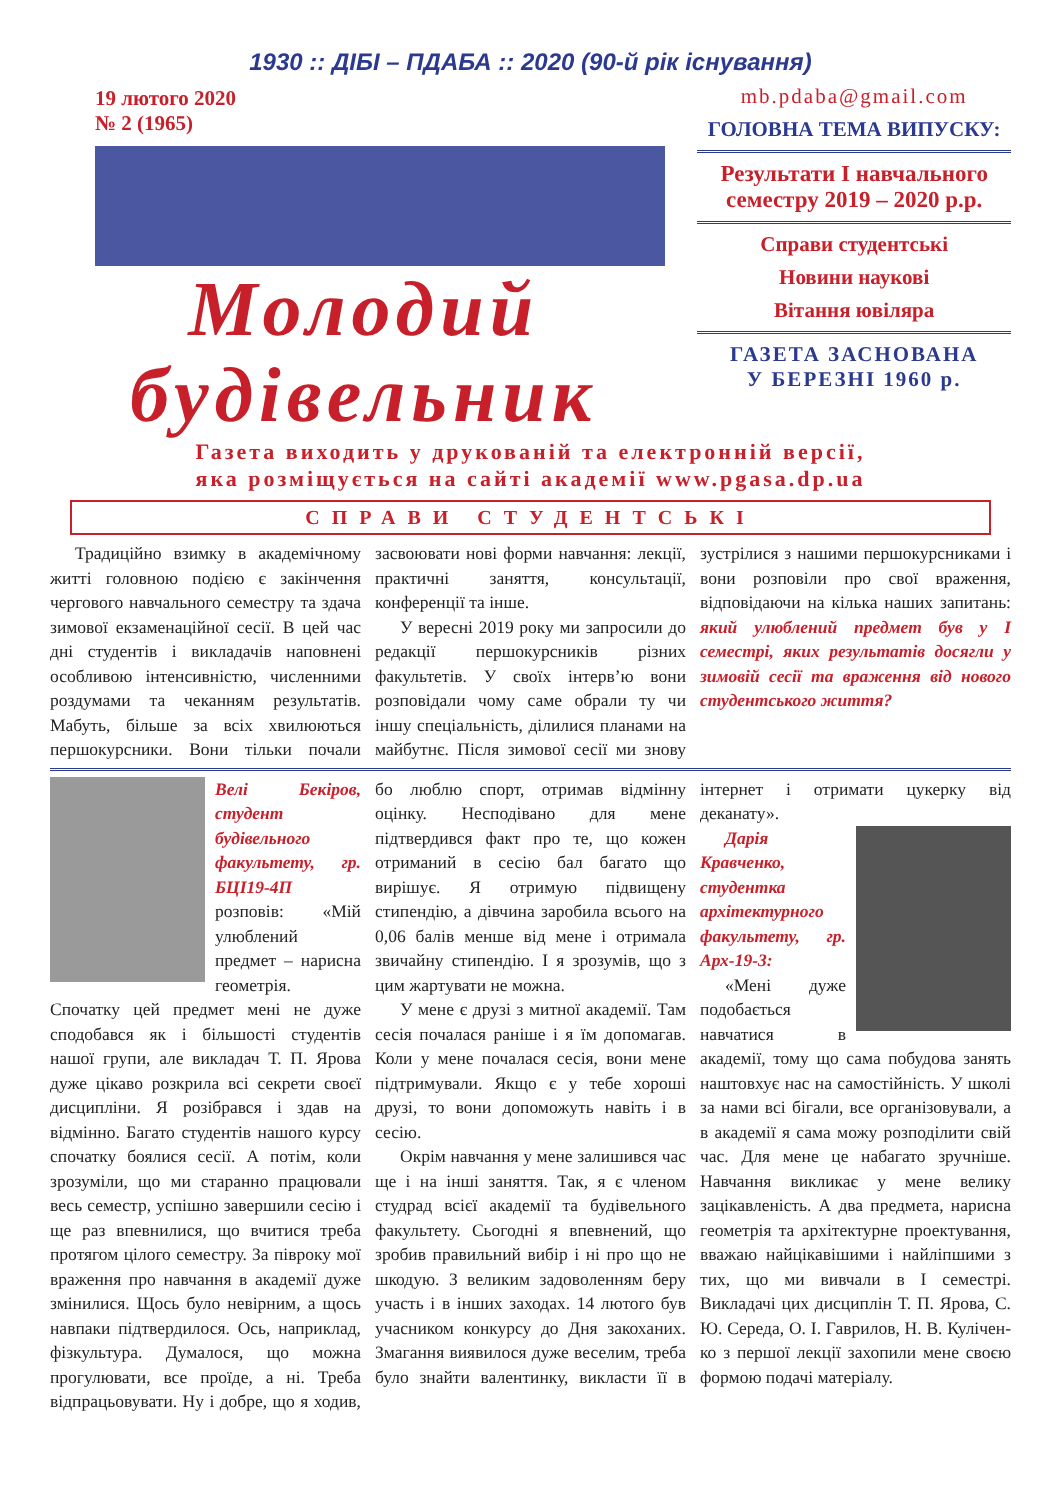1930 :: ДІБІ – ПДАБА :: 2020 (90-й рік існування)
19 лютого 2020
№ 2 (1965)
Молодий
будівельник
mb.pdaba@gmail.com
ГОЛОВНА ТЕМА ВИПУСКУ:
Результати І навчального семестру 2019 – 2020 р.р.
Справи студентські
Новини наукові
Вітання ювіляра
ГАЗЕТА ЗАСНОВАНА
У БЕРЕЗНІ 1960 р.
Газета виходить у друкованій та електронній версії,
яка розміщується на сайті академії www.pgasa.dp.ua
СПРАВИ СТУДЕНТСЬКІ
Традиційно взимку в академічному житті головною подією є закінчення чергового навчального семестру та здача зимової екзаменаційної сесії. В цей час дні студентів і викладачів наповнені особливою інтенсивністю, численними роздумами та чеканням результатів. Мабуть, більше за всіх хвилюються першокурсники. Вони тільки почали засвоювати нові форми навчання: лекції, практичні заняття, консультації, конференції та інше.
У вересні 2019 року ми запросили до редакції першокурсників різних факультетів. У своїх інтерв’ю вони розповідали чому саме обрали ту чи іншу спеціальність, ділилися планами на майбутнє. Після зимової сесії ми знову зустрілися з нашими першокурсниками і вони розповіли про свої враження, відповідаючи на кілька наших запитань: який улюблений предмет був у І семестрі, яких результатів досягли у зимовій сесії та враження від нового студентського життя?
Велі Бекіров, студент будівельного факультету, гр. БЦІ19-4П розповів: «Мій улюблений предмет – нарисна геометрія. Спочатку цей предмет мені не дуже сподобався як і більшості студентів нашої групи, але викладач Т. П. Ярова дуже цікаво розкрила всі секрети своєї дисципліни. Я розібрався і здав на відмінно. Багато студентів нашого курсу спочатку боялися сесії. А потім, коли зрозуміли, що ми старанно працювали весь семестр, успішно завершили сесію і ще раз впевнилися, що вчитися треба протягом цілого семестру. За півроку мої враження про навчання в академії дуже змінилися. Щось було невірним, а щось навпаки підтвердилося. Ось, наприклад, фізкультура. Думалося, що можна прогулювати, все проїде, а ні. Треба відпрацьовувати. Ну і добре, що я ходив, бо люблю спорт, отримав відмінну оцінку. Несподівано для мене підтвердився факт про те, що кожен отриманий в сесію бал багато що вирішує. Я отримую підвищену стипендію, а дівчина заробила всього на 0,06 балів менше від мене і отримала звичайну стипендію. І я зрозумів, що з цим жартувати не можна.
У мене є друзі з митної академії. Там сесія почалася раніше і я їм допомагав. Коли у мене почалася сесія, вони мене підтримували. Якщо є у тебе хороші друзі, то вони допоможуть навіть і в сесію.
Окрім навчання у мене залишився час ще і на інші заняття. Так, я є членом студрад всієї академії та будівельного факультету. Сьогодні я впевнений, що зробив правильний вибір і ні про що не шкодую. З великим задоволенням беру участь і в інших заходах. 14 лютого був учасником конкурсу до Дня закоханих. Змагання виявилося дуже веселим, треба було знайти валентинку, викласти її в інтернет і отримати цукерку від деканату».
Дарія Кравченко, студентка архітектурного факультету, гр. Арх-19-3:
«Мені дуже подобається навчатися в академії, тому що сама побудова занять наштовхує нас на самостійність. У школі за нами всі бігали, все організовували, а в академії я сама можу розподілити свій час. Для мене це набагато зручніше. Навчання викликає у мене велику зацікавленість. А два предмета, нарисна геометрія та архітектурне проектування, вважаю найцікавішими і найліпшими з тих, що ми вивчали в І семестрі. Викладачі цих дисциплін Т. П. Ярова, С. Ю. Середа, О. І. Гаврилов, Н. В. Кулічен­ко з першої лекції захопили мене своєю формою подачі матеріалу.